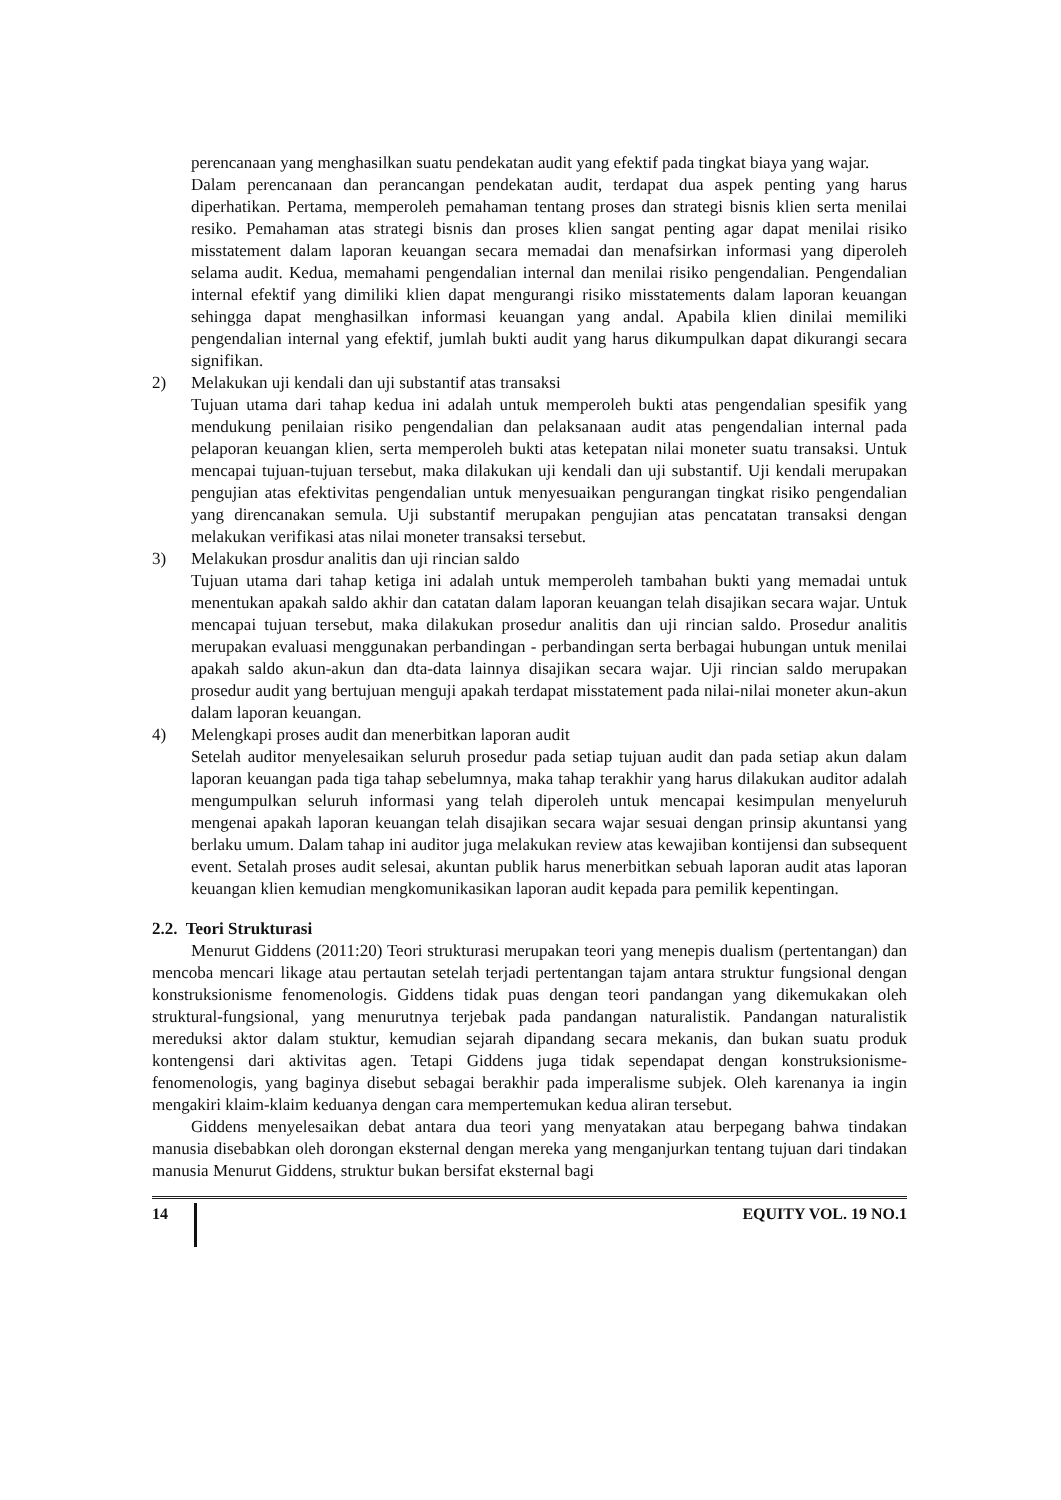perencanaan yang menghasilkan suatu pendekatan audit yang efektif pada tingkat biaya yang wajar.
Dalam perencanaan dan perancangan pendekatan audit, terdapat dua aspek penting yang harus diperhatikan. Pertama, memperoleh pemahaman tentang proses dan strategi bisnis klien serta menilai resiko. Pemahaman atas strategi bisnis dan proses klien sangat penting agar dapat menilai risiko misstatement dalam laporan keuangan secara memadai dan menafsirkan informasi yang diperoleh selama audit. Kedua, memahami pengendalian internal dan menilai risiko pengendalian. Pengendalian internal efektif yang dimiliki klien dapat mengurangi risiko misstatements dalam laporan keuangan sehingga dapat menghasilkan informasi keuangan yang andal. Apabila klien dinilai memiliki pengendalian internal yang efektif, jumlah bukti audit yang harus dikumpulkan dapat dikurangi secara signifikan.
2) Melakukan uji kendali dan uji substantif atas transaksi
Tujuan utama dari tahap kedua ini adalah untuk memperoleh bukti atas pengendalian spesifik yang mendukung penilaian risiko pengendalian dan pelaksanaan audit atas pengendalian internal pada pelaporan keuangan klien, serta memperoleh bukti atas ketepatan nilai moneter suatu transaksi. Untuk mencapai tujuan-tujuan tersebut, maka dilakukan uji kendali dan uji substantif. Uji kendali merupakan pengujian atas efektivitas pengendalian untuk menyesuaikan pengurangan tingkat risiko pengendalian yang direncanakan semula. Uji substantif merupakan pengujian atas pencatatan transaksi dengan melakukan verifikasi atas nilai moneter transaksi tersebut.
3) Melakukan prosdur analitis dan uji rincian saldo
Tujuan utama dari tahap ketiga ini adalah untuk memperoleh tambahan bukti yang memadai untuk menentukan apakah saldo akhir dan catatan dalam laporan keuangan telah disajikan secara wajar. Untuk mencapai tujuan tersebut, maka dilakukan prosedur analitis dan uji rincian saldo. Prosedur analitis merupakan evaluasi menggunakan perbandingan - perbandingan serta berbagai hubungan untuk menilai apakah saldo akun-akun dan dta-data lainnya disajikan secara wajar. Uji rincian saldo merupakan prosedur audit yang bertujuan menguji apakah terdapat misstatement pada nilai-nilai moneter akun-akun dalam laporan keuangan.
4) Melengkapi proses audit dan menerbitkan laporan audit
Setelah auditor menyelesaikan seluruh prosedur pada setiap tujuan audit dan pada setiap akun dalam laporan keuangan pada tiga tahap sebelumnya, maka tahap terakhir yang harus dilakukan auditor adalah mengumpulkan seluruh informasi yang telah diperoleh untuk mencapai kesimpulan menyeluruh mengenai apakah laporan keuangan telah disajikan secara wajar sesuai dengan prinsip akuntansi yang berlaku umum. Dalam tahap ini auditor juga melakukan review atas kewajiban kontijensi dan subsequent event. Setalah proses audit selesai, akuntan publik harus menerbitkan sebuah laporan audit atas laporan keuangan klien kemudian mengkomunikasikan laporan audit kepada para pemilik kepentingan.
2.2. Teori Strukturasi
Menurut Giddens (2011:20) Teori strukturasi merupakan teori yang menepis dualism (pertentangan) dan mencoba mencari likage atau pertautan setelah terjadi pertentangan tajam antara struktur fungsional dengan konstruksionisme fenomenologis. Giddens tidak puas dengan teori pandangan yang dikemukakan oleh struktural-fungsional, yang menurutnya terjebak pada pandangan naturalistik. Pandangan naturalistik mereduksi aktor dalam stuktur, kemudian sejarah dipandang secara mekanis, dan bukan suatu produk kontengensi dari aktivitas agen. Tetapi Giddens juga tidak sependapat dengan konstruksionisme-fenomenologis, yang baginya disebut sebagai berakhir pada imperalisme subjek. Oleh karenanya ia ingin mengakiri klaim-klaim keduanya dengan cara mempertemukan kedua aliran tersebut.
Giddens menyelesaikan debat antara dua teori yang menyatakan atau berpegang bahwa tindakan manusia disebabkan oleh dorongan eksternal dengan mereka yang menganjurkan tentang tujuan dari tindakan manusia Menurut Giddens, struktur bukan bersifat eksternal bagi
14 EQUITY VOL. 19 NO.1